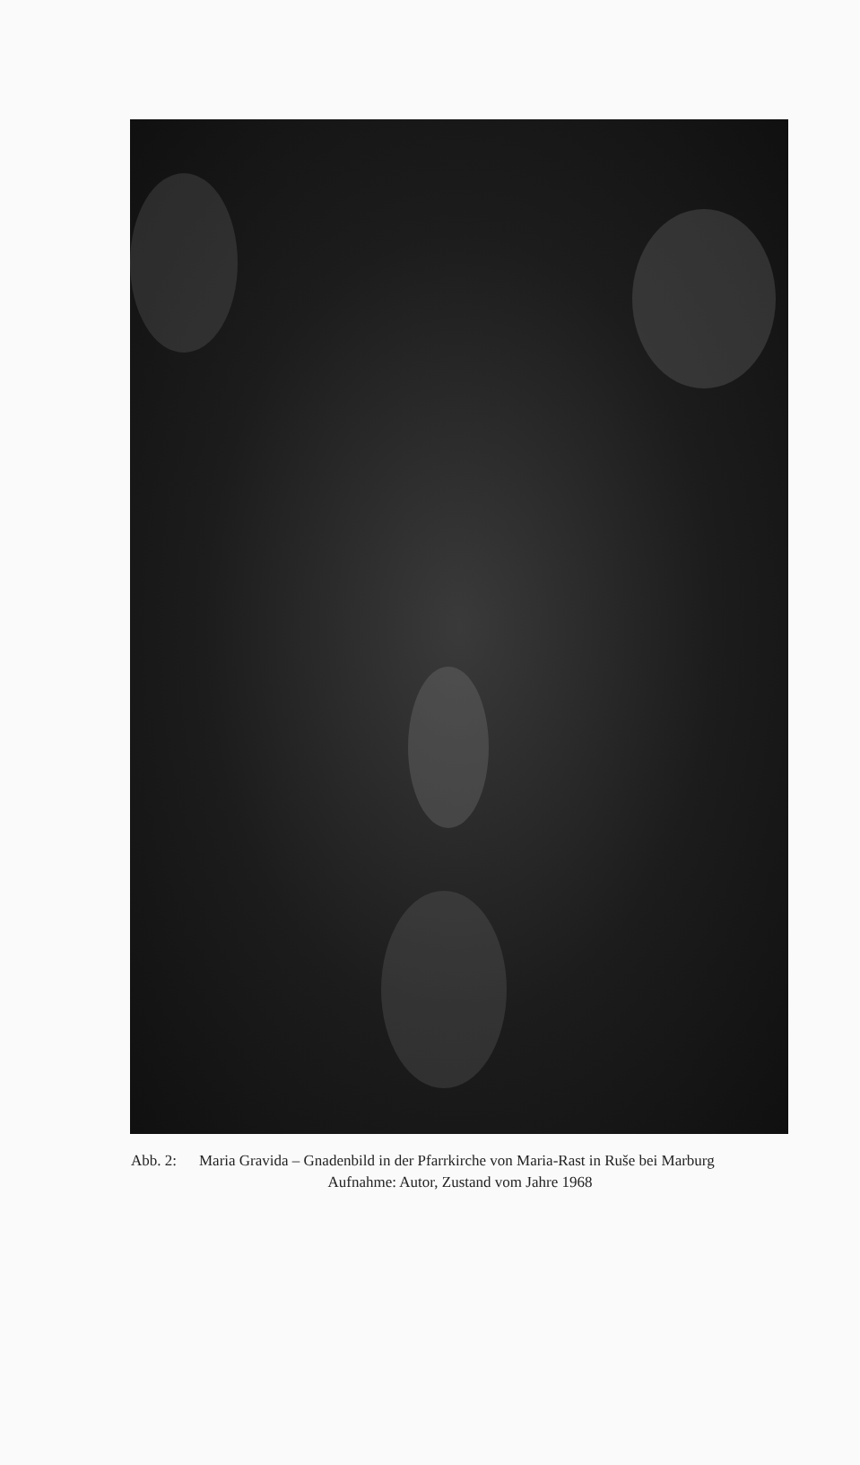Abb. 2: Maria Gravida – Gnadenbild in der Pfarrkirche von Maria-Rast in Ruše bei Marburg
Aufnahme: Autor, Zustand vom Jahre 1968